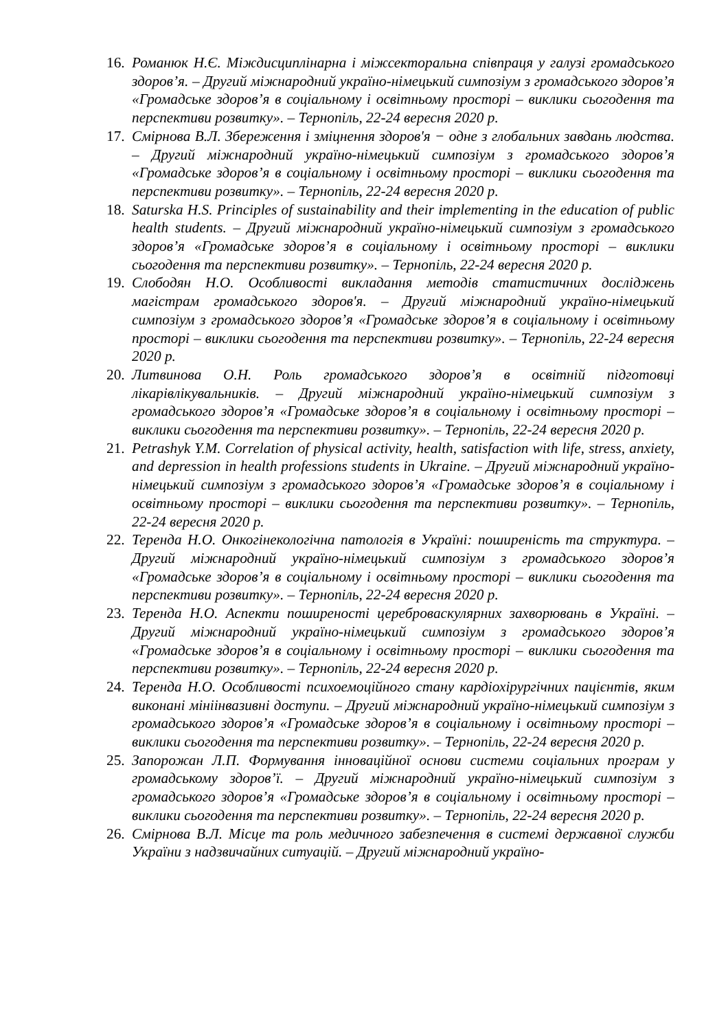16. Романюк Н.Є. Міждисциплінарна і міжсекторальна співпраця у галузі громадського здоров’я. – Другий міжнародний україно-німецький симпозіум з громадського здоров’я «Громадське здоров’я в соціальному і освітньому просторі – виклики сьогодення та перспективи розвитку». – Тернопіль, 22-24 вересня 2020 р.
17. Смірнова В.Л. Збереження і зміцнення здоров'я − одне з глобальних завдань людства. – Другий міжнародний україно-німецький симпозіум з громадського здоров’я «Громадське здоров’я в соціальному і освітньому просторі – виклики сьогодення та перспективи розвитку». – Тернопіль, 22-24 вересня 2020 р.
18. Saturska H.S. Principles of sustainability and their implementing in the education of public health students. – Другий міжнародний україно-німецький симпозіум з громадського здоров’я «Громадське здоров’я в соціальному і освітньому просторі – виклики сьогодення та перспективи розвитку». – Тернопіль, 22-24 вересня 2020 р.
19. Слободян Н.О. Особливості викладання методів статистичних досліджень магістрам громадського здоров'я. – Другий міжнародний україно-німецький симпозіум з громадського здоров’я «Громадське здоров’я в соціальному і освітньому просторі – виклики сьогодення та перспективи розвитку». – Тернопіль, 22-24 вересня 2020 р.
20. Литвинова О.Н. Роль громадського здоров’я в освітній підготовці лікарівлікувальників. – Другий міжнародний україно-німецький симпозіум з громадського здоров’я «Громадське здоров’я в соціальному і освітньому просторі – виклики сьогодення та перспективи розвитку». – Тернопіль, 22-24 вересня 2020 р.
21. Petrashyk Y.M. Correlation of physical activity, health, satisfaction with life, stress, anxiety, and depression in health professions students in Ukraine. – Другий міжнародний україно-німецький симпозіум з громадського здоров’я «Громадське здоров’я в соціальному і освітньому просторі – виклики сьогодення та перспективи розвитку». – Тернопіль, 22-24 вересня 2020 р.
22. Теренда Н.О. Онкогінекологічна патологія в Україні: поширеність та структура. – Другий міжнародний україно-німецький симпозіум з громадського здоров’я «Громадське здоров’я в соціальному і освітньому просторі – виклики сьогодення та перспективи розвитку». – Тернопіль, 22-24 вересня 2020 р.
23. Теренда Н.О. Аспекти поширеності цереброваскулярних захворювань в Україні. – Другий міжнародний україно-німецький симпозіум з громадського здоров’я «Громадське здоров’я в соціальному і освітньому просторі – виклики сьогодення та перспективи розвитку». – Тернопіль, 22-24 вересня 2020 р.
24. Теренда Н.О. Особливості психоемоційного стану кардіохірургічних пацієнтів, яким виконані мініінвазивні доступи. – Другий міжнародний україно-німецький симпозіум з громадського здоров’я «Громадське здоров’я в соціальному і освітньому просторі – виклики сьогодення та перспективи розвитку». – Тернопіль, 22-24 вересня 2020 р.
25. Запорожан Л.П. Формування інноваційної основи системи соціальних програм у громадському здоров’ї. – Другий міжнародний україно-німецький симпозіум з громадського здоров’я «Громадське здоров’я в соціальному і освітньому просторі – виклики сьогодення та перспективи розвитку». – Тернопіль, 22-24 вересня 2020 р.
26. Смірнова В.Л. Місце та роль медичного забезпечення в системі державної служби України з надзвичайних ситуацій. – Другий міжнародний україно-